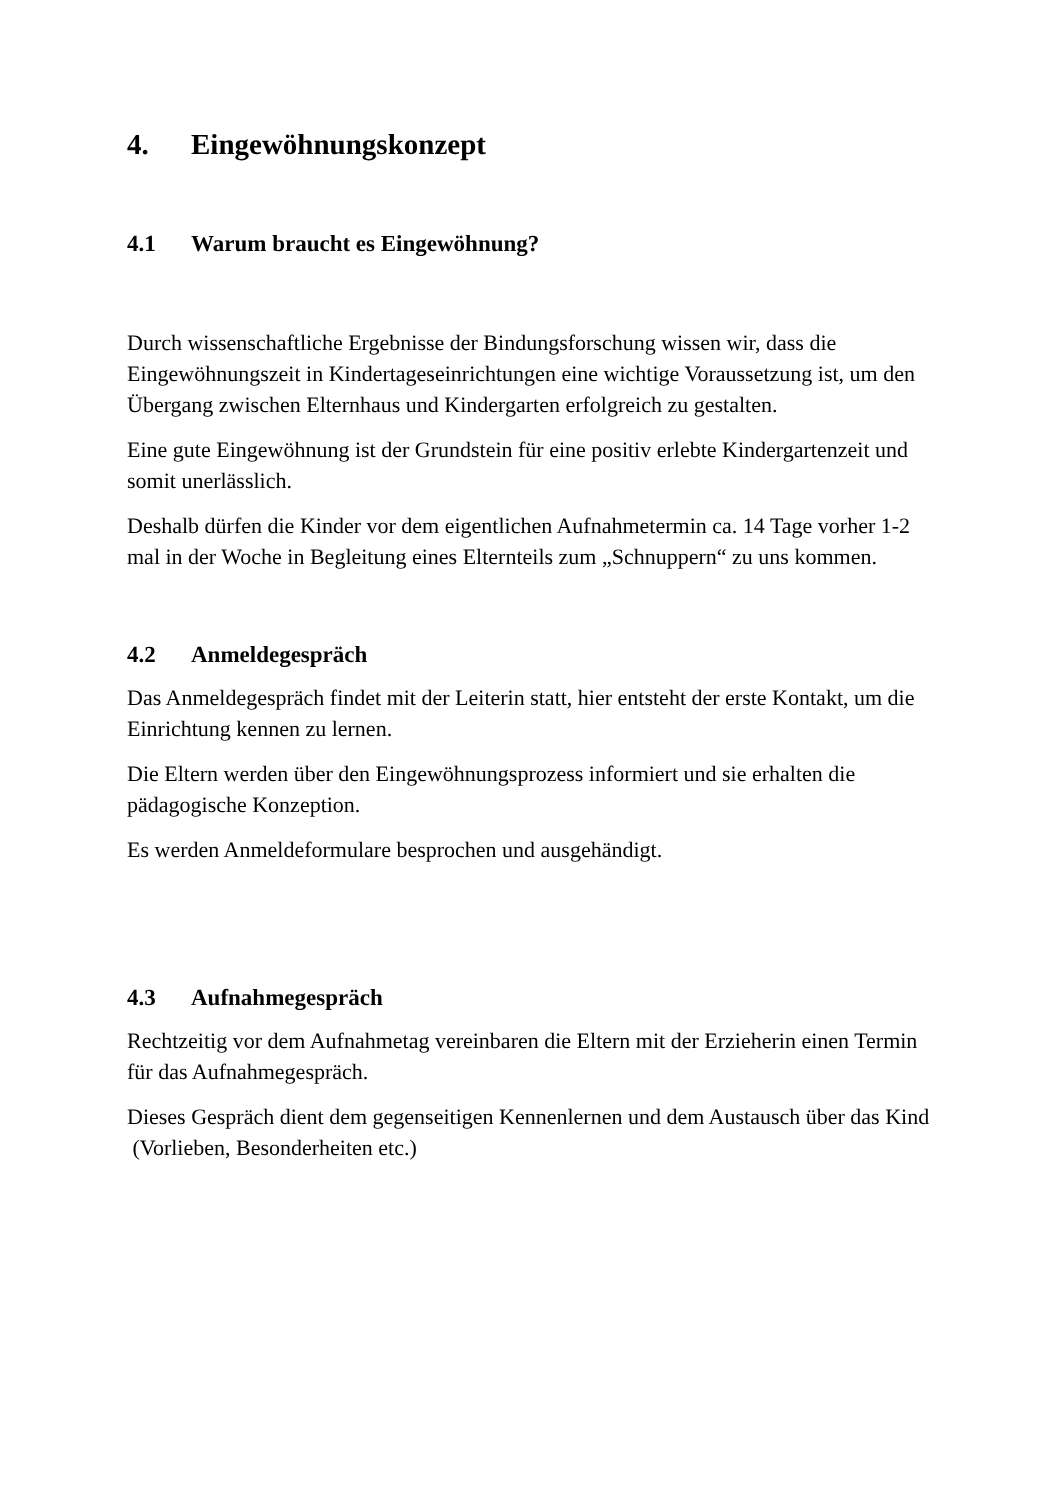4. Eingewöhnungskonzept
4.1 Warum braucht es Eingewöhnung?
Durch wissenschaftliche Ergebnisse der Bindungsforschung wissen wir, dass die Eingewöhnungszeit in Kindertageseinrichtungen eine wichtige Voraussetzung ist, um den Übergang zwischen Elternhaus und Kindergarten erfolgreich zu gestalten.
Eine gute Eingewöhnung ist der Grundstein für eine positiv erlebte Kindergartenzeit und somit unerlässlich.
Deshalb dürfen die Kinder vor dem eigentlichen Aufnahmetermin ca. 14 Tage vorher 1-2 mal in der Woche in Begleitung eines Elternteils zum „Schnuppern“ zu uns kommen.
4.2 Anmeldegespräch
Das Anmeldegespräch findet mit der Leiterin statt, hier entsteht der erste Kontakt, um die Einrichtung kennen zu lernen.
Die Eltern werden über den Eingewöhnungsprozess informiert und sie erhalten die pädagogische Konzeption.
Es werden Anmeldeformulare besprochen und ausgehändigt.
4.3 Aufnahmegespräch
Rechtzeitig vor dem Aufnahmetag vereinbaren die Eltern mit der Erzieherin einen Termin für das Aufnahmegespräch.
Dieses Gespräch dient dem gegenseitigen Kennenlernen und dem Austausch über das Kind (Vorlieben, Besonderheiten etc.)